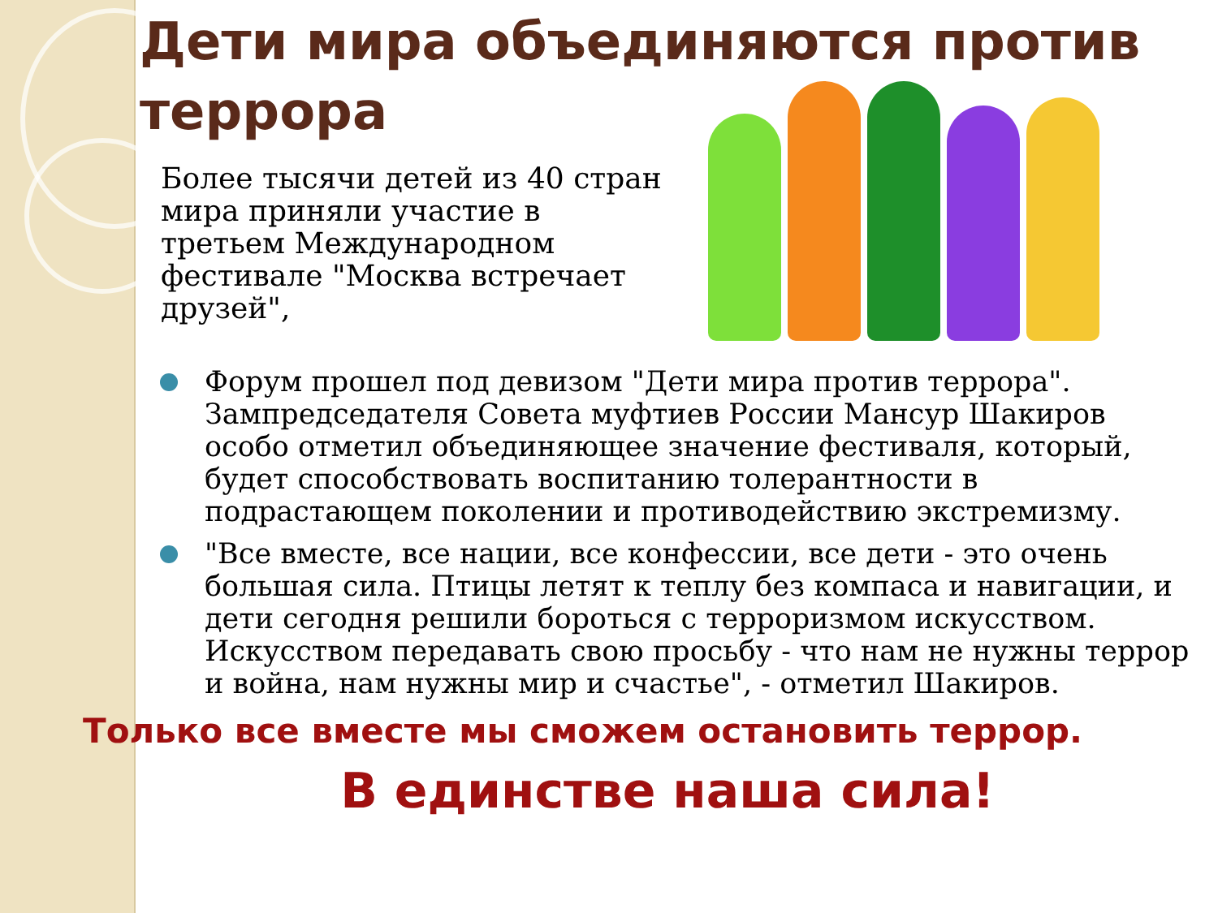Дети мира объединяются против террора
Более тысячи детей из 40 стран мира приняли участие в третьем Международном фестивале "Москва встречает друзей",
Форум прошел под девизом "Дети мира против террора". Зампредседателя Совета муфтиев России Мансур Шакиров особо отметил объединяющее значение фестиваля, который, будет способствовать воспитанию толерантности в подрастающем поколении и противодействию экстремизму.
"Все вместе, все нации, все конфессии, все дети - это очень большая сила. Птицы летят к теплу без компаса и навигации, и дети сегодня решили бороться с терроризмом искусством. Искусством передавать свою просьбу - что нам не нужны террор и война, нам нужны мир и счастье", - отметил Шакиров.
Только все вместе мы сможем остановить террор.
В единстве наша сила!